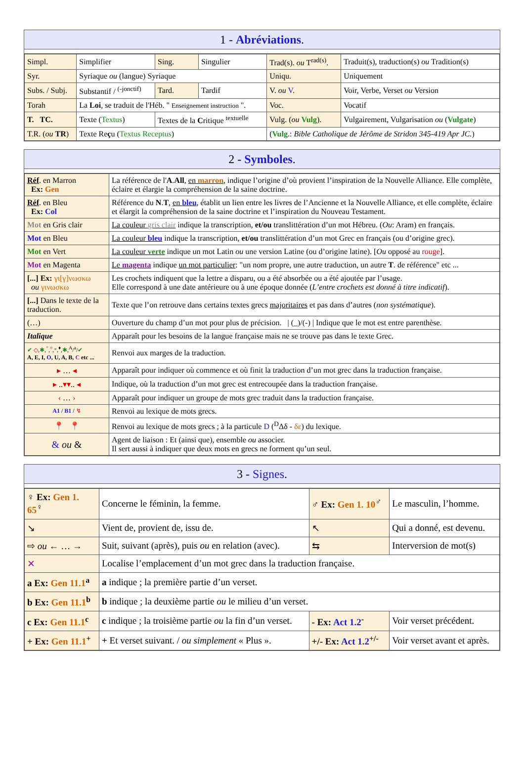1 - Abréviations.
| Simpl. | Simplifier | Sing. | Singulier | Trad(s). ou T<sup>rad(s)</sup>. | Traduit(s), traduction(s) ou Tradition(s) |
| Syr. | Syriaque ou (langue) Syriaque | | | Uniqu. | Uniquement |
| Subs. / Subj. | Substantif / <sup>(-jonctif)</sup> | Tard. | Tardif | V. ou V . | Voir, Verbe, Verset ou Version |
| Torah | La Loi , se traduit de l'Héb. " Enseignement instruction ". | | | Voc. | Vocatif |
| T. TC. | Texte ( Textus ) | Textes de la C ritique <sup>textuelle</sup> | | Vulg. ( ou Vulg ). | Vulgairement, Vulgarisation ou ( Vulgate ) |
| T.R. ( ou TR ) | Texte Re ç u ( Textus Receptus ) | | | ( Vulg .: Bible Catholique de Jérôme de Stridon 345-419 Apr JC. ) | |
2 - Symboles.
| Réf . en Marron Ex: Gen | La référence de l' A . All , en marron , indique l’origine d’où provient l’inspiration de la Nouvelle Alliance. Elle complète, éclaire et élargie la compréhension de la saine doctrine. |
| Réf . en Bleu Ex: Col | Référence du N . T , en bleu , établit un lien entre les livres de l’Ancienne et la Nouvelle Alliance, et elle complète, éclaire et élargit la compréhension de la saine doctrine et l’inspiration du Nouveau Testament. |
| Mot en Gris clair | La couleur gris clair indique la transcription, et/ou translittération d’un mot Hébreu. ( Ou : Aram) en français. |
| Mot en Bleu | La couleur bleu indique la transcription, et/ou translittération d’un mot Grec en français (ou d’origine grec). |
| Mot en Vert | La couleur verte indique un mot Latin ou une version Latine (ou d’origine latine). [ Ou opposé au rouge ]. |
| Mot en Magenta | Le magenta indique un mot particulier : "un nom propre, une autre traduction, un autre T . de référence" etc ... |
| [...] Ex: γι[γ]νωσκω ou γινωσκω | Les crochets indiquent que la lettre a disparu, ou a été absorbée ou a été ajoutée par l’usage. Elle correspond à une date antérieure ou à une époque donnée ( L’entre crochets est donné à titre indicatif ). |
| [...] Dans le texte de la traduction. | Texte que l’on retrouve dans certains textes grecs majoritaires et pas dans d’autres ( non systématique ). |
| (…) | Ouverture du champ d’un mot pour plus de précision. / (_)/(-) / Indique que le mot est entre parenthèse. |
| Italique | Apparaît pour les besoins de la langue française mais ne se trouve pas dans le texte Grec. |
| ✔ ◇ , ✱ ,<sup>*</sup>,<sup>¤</sup>, * ,<sup>♦</sup>, ✱ ,<sup>A</sup>/<sup>a</sup>/ ✔ A, E, I, O , U, A, B, C etc ... | Renvoi aux marges de la traduction. |
| ▸ … ◂ | Apparaît pour indiquer où commence et où finit la traduction d’un mot grec dans la traduction française. |
| ▸ .. ▾▾ .. ◂ | Indique, où la traduction d’un mot grec est entrecoupée dans la traduction française. |
| ‹ … › | Apparaît pour indiquer un groupe de mots grec traduit dans la traduction française. |
| A1 / B1 / ↯ | Renvoi au lexique de mots grecs. |
| 📍 📍 | Renvoi au lexique de mots grecs ; à la particule D (<sup>D</sup>Δδ - δε ) du lexique. |
| & ou & | Agent de liaison : Et (ainsi que), ensemble ou associer. Il sert aussi à indiquer que deux mots en grecs ne forment qu’un seul. |
3 - Signes.
| ♀ Ex: Gen 1. 65<sup>♀</sup> | Concerne le féminin, la femme. | ♂ Ex: Gen 1. 10<sup>♂</sup> | Le masculin, l’homme. |
| ↘ | Vient de, provient de, issu de. | ↖ | Qui a donné, est devenu. |
| ⇨ ou ← … → | Suit, suivant (après), puis ou en relation (avec). | ⇆ | Interversion de mot(s) |
| ✕ | Localise l’emplacement d’un mot grec dans la traduction française. | | |
| a Ex: Gen 11.1<sup>a</sup> | a indique ; la première partie d’un verset. | | |
| b Ex: Gen 11.1<sup>b</sup> | b indique ; la deuxième partie ou le milieu d’un verset. | | |
| c Ex: Gen 11.1<sup>c</sup> | c indique ; la troisième partie ou la fin d’un verset. | - Ex: Act 1.2<sup>-</sup> | Voir verset précédent. |
| + Ex: Gen 11.1<sup>+</sup> | + Et verset suivant. / ou simplement « Plus ». | +/- Ex: Act 1.2<sup>+/-</sup> | Voir verset avant et après. |